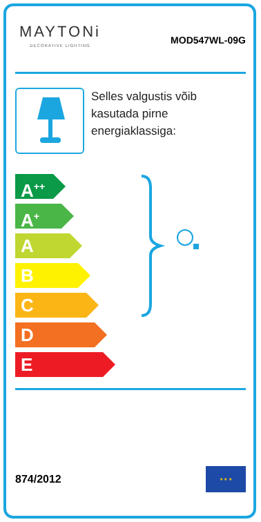MAYTONi
DECORATIVE LIGHTING
MOD547WL-09G
Selles valgustis võib kasutada pirne energiaklassiga:
A<sup>++</sup>
A<sup>+</sup>
A
B
C
D
E
874/2012
★ ★ ★